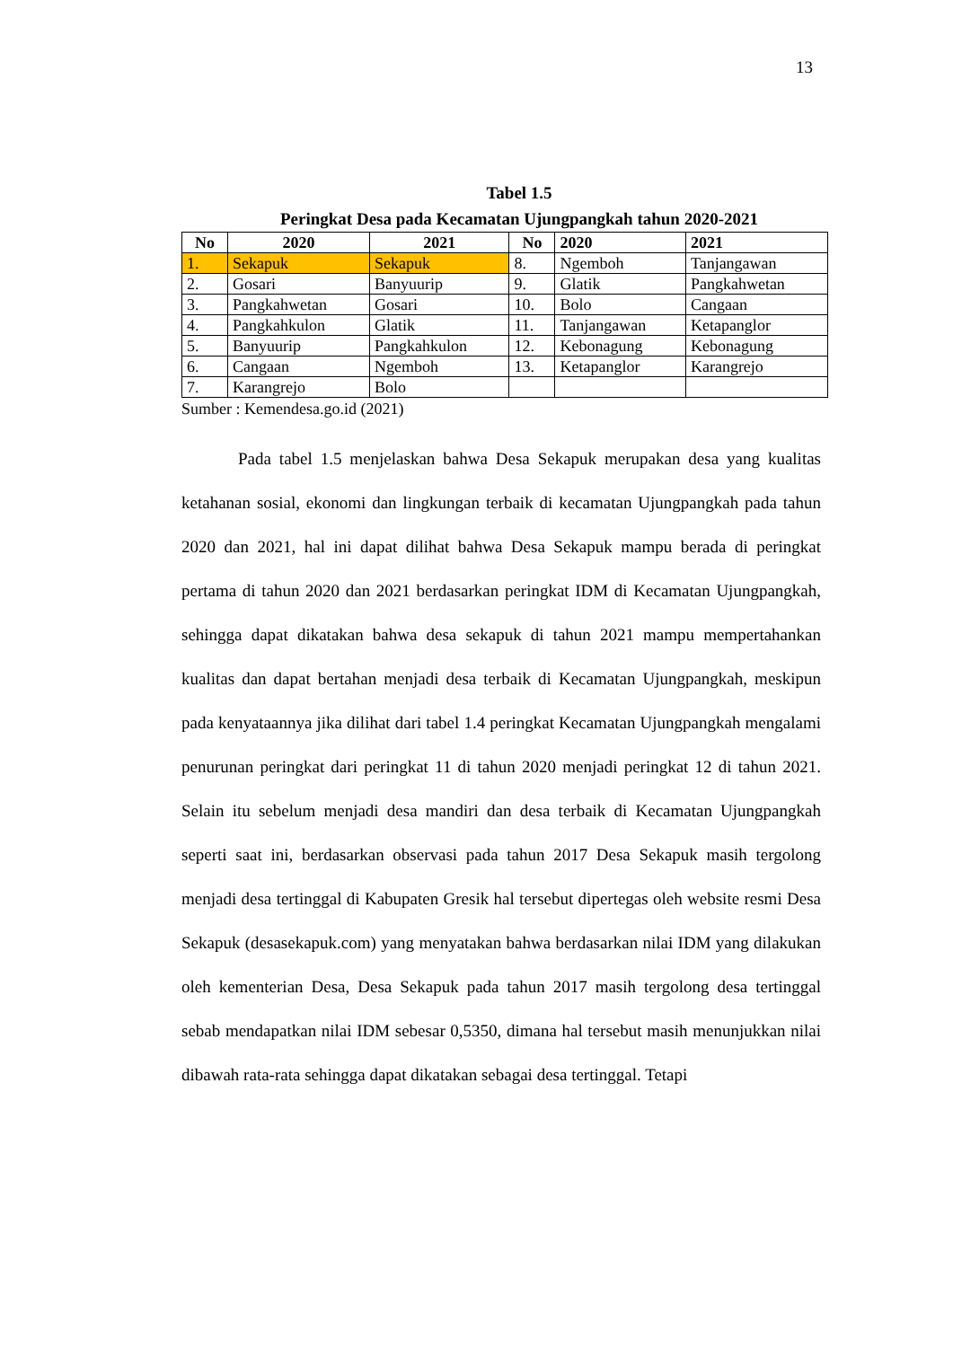13
Tabel 1.5
Peringkat Desa pada Kecamatan Ujungpangkah tahun 2020-2021
| No | 2020 | 2021 | No | 2020 | 2021 |
| --- | --- | --- | --- | --- | --- |
| 1. | Sekapuk | Sekapuk | 8. | Ngemboh | Tanjangawan |
| 2. | Gosari | Banyuurip | 9. | Glatik | Pangkahwetan |
| 3. | Pangkahwetan | Gosari | 10. | Bolo | Cangaan |
| 4. | Pangkahkulon | Glatik | 11. | Tanjangawan | Ketapanglor |
| 5. | Banyuurip | Pangkahkulon | 12. | Kebonagung | Kebonagung |
| 6. | Cangaan | Ngemboh | 13. | Ketapanglor | Karangrejo |
| 7. | Karangrejo | Bolo | | | |
Sumber : Kemendesa.go.id (2021)
Pada tabel 1.5 menjelaskan bahwa Desa Sekapuk merupakan desa yang kualitas ketahanan sosial, ekonomi dan lingkungan terbaik di kecamatan Ujungpangkah pada tahun 2020 dan 2021, hal ini dapat dilihat bahwa Desa Sekapuk mampu berada di peringkat pertama di tahun 2020 dan 2021 berdasarkan peringkat IDM di Kecamatan Ujungpangkah, sehingga dapat dikatakan bahwa desa sekapuk di tahun 2021 mampu mempertahankan kualitas dan dapat bertahan menjadi desa terbaik di Kecamatan Ujungpangkah, meskipun pada kenyataannya jika dilihat dari tabel 1.4 peringkat Kecamatan Ujungpangkah mengalami penurunan peringkat dari peringkat 11 di tahun 2020 menjadi peringkat 12 di tahun 2021. Selain itu sebelum menjadi desa mandiri dan desa terbaik di Kecamatan Ujungpangkah seperti saat ini, berdasarkan observasi pada tahun 2017 Desa Sekapuk masih tergolong menjadi desa tertinggal di Kabupaten Gresik hal tersebut dipertegas oleh website resmi Desa Sekapuk (desasekapuk.com) yang menyatakan bahwa berdasarkan nilai IDM yang dilakukan oleh kementerian Desa, Desa Sekapuk pada tahun 2017 masih tergolong desa tertinggal sebab mendapatkan nilai IDM sebesar 0,5350, dimana hal tersebut masih menunjukkan nilai dibawah rata-rata sehingga dapat dikatakan sebagai desa tertinggal. Tetapi